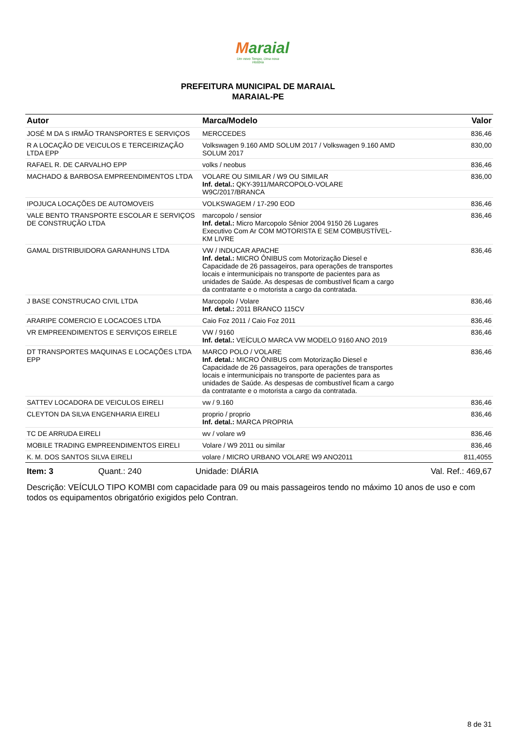Maraial
Um novo Tempo, Uma nova História
PREFEITURA MUNICIPAL DE MARAIAL
MARAIAL-PE
| Autor | Marca/Modelo | Valor |
| --- | --- | --- |
| JOSÉ M DA S IRMÃO TRANSPORTES E SERVIÇOS | MERCCEDES | 836,46 |
| R A LOCAÇÃO DE VEICULOS E TERCEIRIZAÇÃO LTDA EPP | Volkswagen 9.160 AMD SOLUM 2017 / Volkswagen 9.160 AMD SOLUM 2017 | 830,00 |
| RAFAEL R. DE CARVALHO EPP | volks / neobus | 836,46 |
| MACHADO & BARBOSA EMPREENDIMENTOS LTDA | VOLARE OU SIMILAR / W9 OU SIMILAR Inf. detal.: QKY-3911/MARCOPOLO-VOLARE W9C/2017/BRANCA | 836,00 |
| IPOJUCA LOCAÇÕES DE AUTOMOVEIS | VOLKSWAGEM / 17-290 EOD | 836,46 |
| VALE BENTO TRANSPORTE ESCOLAR E SERVIÇOS DE CONSTRUÇÃO LTDA | marcopolo / sensior Inf. detal.: Micro Marcopolo Sênior 2004 9150 26 Lugares Executivo Com Ar COM MOTORISTA E SEM COMBUSTÍVEL- KM LIVRE | 836,46 |
| GAMAL DISTRIBUIDORA GARANHUNS LTDA | VW / INDUCAR APACHE Inf. detal.: MICRO ÔNIBUS com Motorização Diesel e Capacidade de 26 passageiros, para operações de transportes locais e intermunicipais no transporte de pacientes para as unidades de Saúde. As despesas de combustível ficam a cargo da contratante e o motorista a cargo da contratada. | 836,46 |
| J BASE CONSTRUCAO CIVIL LTDA | Marcopolo / Volare Inf. detal.: 2011 BRANCO 115CV | 836,46 |
| ARARIPE COMERCIO E LOCACOES LTDA | Caio Foz 2011 / Caio Foz 2011 | 836,46 |
| VR EMPREENDIMENTOS E SERVIÇOS EIRELE | VW / 9160 Inf. detal.: VEÍCULO MARCA VW MODELO 9160 ANO 2019 | 836,46 |
| DT TRANSPORTES MAQUINAS E LOCAÇÕES LTDA EPP | MARCO POLO / VOLARE Inf. detal.: MICRO ÔNIBUS com Motorização Diesel e Capacidade de 26 passageiros, para operações de transportes locais e intermunicipais no transporte de pacientes para as unidades de Saúde. As despesas de combustível ficam a cargo da contratante e o motorista a cargo da contratada. | 836,46 |
| SATTEV LOCADORA DE VEICULOS EIRELI | vw / 9.160 | 836,46 |
| CLEYTON DA SILVA ENGENHARIA EIRELI | proprio / proprio Inf. detal.: MARCA PROPRIA | 836,46 |
| TC DE ARRUDA EIRELI | wv / volare w9 | 836,46 |
| MOBILE TRADING EMPREENDIMENTOS EIRELI | Volare / W9 2011 ou similar | 836,46 |
| K. M. DOS SANTOS SILVA EIRELI | volare / MICRO URBANO VOLARE W9 ANO2011 | 811,4055 |
Item: 3 Quant.: 240 Unidade: DIÁRIA Val. Ref.: 469,67
Descrição: VEÍCULO TIPO KOMBI com capacidade para 09 ou mais passageiros tendo no máximo 10 anos de uso e com todos os equipamentos obrigatório exigidos pelo Contran.
8 de 31